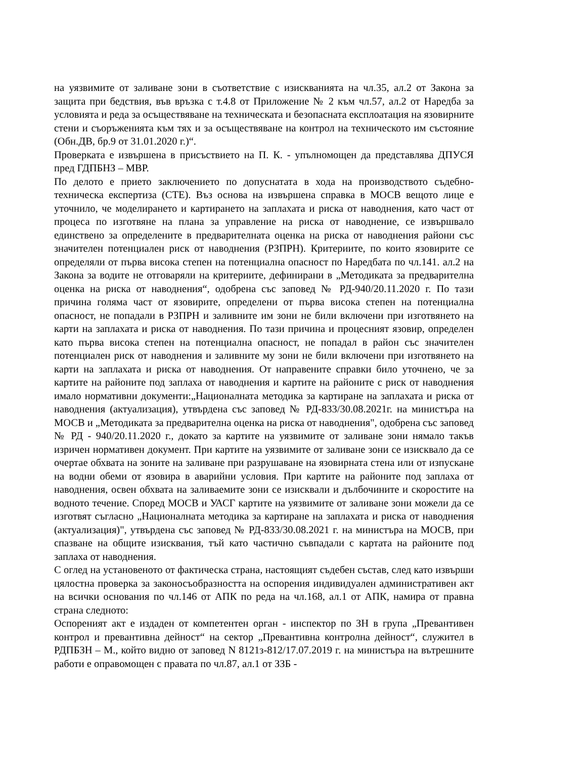на уязвимите от заливане зони в съответствие с изискванията на чл.35, ал.2 от Закона за защита при бедствия, във връзка с т.4.8 от Приложение № 2 към чл.57, ал.2 от Наредба за условията и реда за осъществяване на техническата и безопасната експлоатация на язовирните стени и съоръженията към тях и за осъществяване на контрол на техническото им състояние (Обн.ДВ, бр.9 от 31.01.2020 г.)“.
Проверката е извършена в присъствието на П. К. - упълномощен да представлява ДПУСЯ пред ГДПБНЗ – МВР.
По делото е прието заключението по допуснатата в хода на производството съдебно-техническа експертиза (СТЕ). Въз основа на извършена справка в МОСВ вещото лице е уточнило, че моделирането и картирането на заплахата и риска от наводнения, като част от процеса по изготвяне на плана за управление на риска от наводнение, се извършвало единствено за определените в предварителната оценка на риска от наводнения райони със значителен потенциален риск от наводнения (РЗПРН). Критериите, по които язовирите се определяли от първа висока степен на потенциална опасност по Наредбата по чл.141. ал.2 на Закона за водите не отговаряли на критериите, дефинирани в „Методиката за предварителна оценка на риска от наводнения“, одобрена със заповед № РД-940/20.11.2020 г. По тази причина голяма част от язовирите, определени от първа висока степен на потенциална опасност, не попадали в РЗПРН и заливните им зони не били включени при изготвянето на карти на заплахата и риска от наводнения. По тази причина и процесният язовир, определен като първа висока степен на потенциална опасност, не попадал в район със значителен потенциален риск от наводнения и заливните му зони не били включени при изготвянето на карти на заплахата и риска от наводнения. От направените справки било уточнено, че за картите на районите под заплаха от наводнения и картите на районите с риск от наводнения имало нормативни документи:„Националната методика за картиране на заплахата и риска от наводнения (актуализация), утвърдена със заповед № РД-833/30.08.2021г. на министъра на МОСВ и „Методиката за предварителна оценка на риска от наводнения", одобрена със заповед № РД - 940/20.11.2020 г., докато за картите на уязвимите от заливане зони нямало такъв изричен нормативен документ. При картите на уязвимите от заливане зони се изисквало да се очертае обхвата на зоните на заливане при разрушаване на язовирната стена или от изпускане на водни обеми от язовира в аварийни условия. При картите на районите под заплаха от наводнения, освен обхвата на заливаемите зони се изисквали и дълбочините и скоростите на водното течение. Според МОСВ и УАСГ картите на уязвимите от заливане зони можели да се изготвят съгласно „Националната методика за картиране на заплахата и риска от наводнения (актуализация)", утвърдена със заповед № РД-833/30.08.2021 г. на министъра на МОСВ, при спазване на общите изисквания, тъй като частично съвпадали с картата на районите под заплаха от наводнения.
С оглед на установеното от фактическа страна, настоящият съдебен състав, след като извърши цялостна проверка за законосъобразността на оспорения индивидуален административен акт на всички основания по чл.146 от АПК по реда на чл.168, ал.1 от АПК, намира от правна страна следното:
Оспореният акт е издаден от компетентен орган - инспектор по ЗН в група „Превантивен контрол и превантивна дейност“ на сектор „Превантивна контролна дейност“, служител в РДПБЗН – М., който видно от заповед N 8121з-812/17.07.2019 г. на министъра на вътрешните работи е оправомощен с правата по чл.87, ал.1 от ЗЗБ -